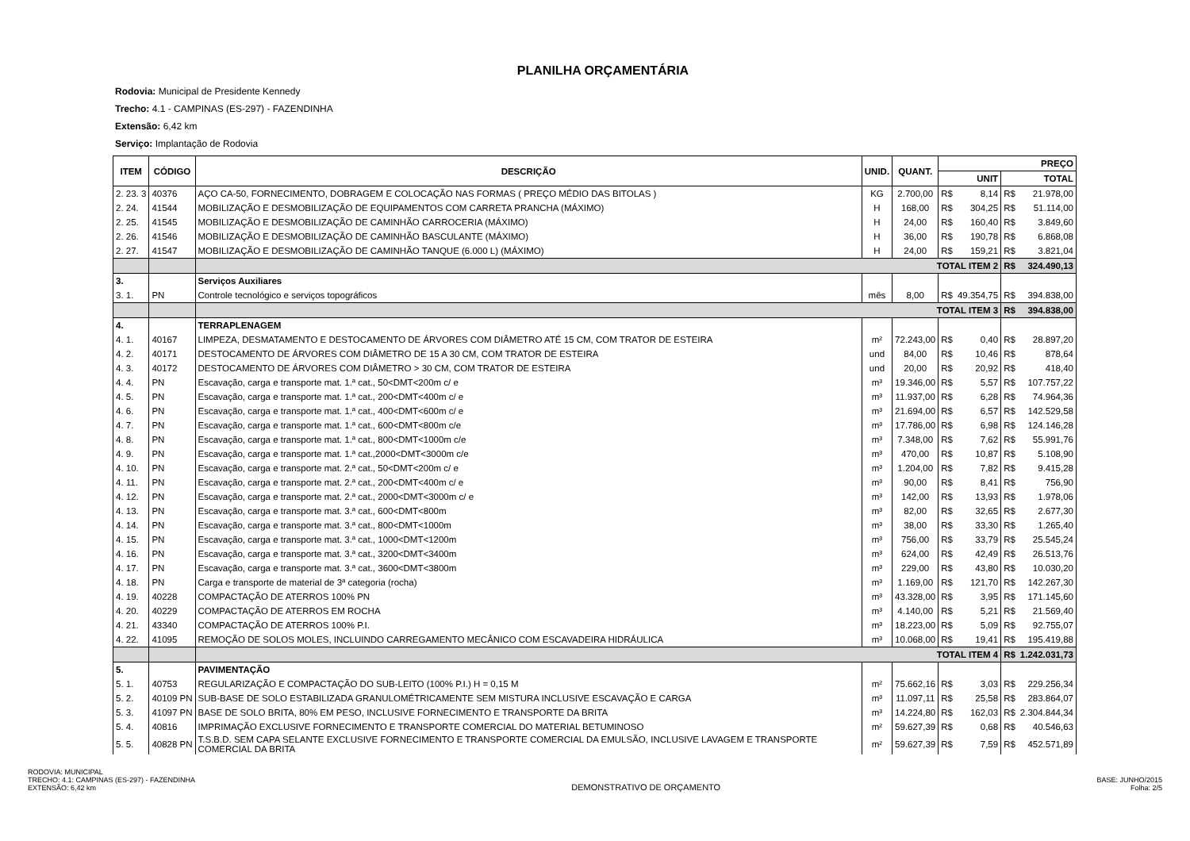PLANILHA ORÇAMENTÁRIA
Rodovia: Municipal de Presidente Kennedy
Trecho: 4.1 - CAMPINAS (ES-297) - FAZENDINHA
Extensão: 6,42 km
Serviço: Implantação de Rodovia
| ITEM | CÓDIGO | DESCRIÇÃO | UNID. | QUANT. | PREÇO | | | |
| --- | --- | --- | --- | --- | --- | --- | --- | --- |
| | | | | | UNIT | | TOTAL | |
| 2. 23. 3 | 40376 | AÇO CA-50, FORNECIMENTO, DOBRAGEM E COLOCAÇÃO NAS FORMAS ( PREÇO MÉDIO DAS BITOLAS ) | KG | 2.700,00 | R$ | 8,14 | R$ | 21.978,00 |
| 2. 24. | 41544 | MOBILIZAÇÃO E DESMOBILIZAÇÃO DE EQUIPAMENTOS COM CARRETA PRANCHA (MÁXIMO) | H | 168,00 | R$ | 304,25 | R$ | 51.114,00 |
| 2. 25. | 41545 | MOBILIZAÇÃO E DESMOBILIZAÇÃO DE CAMINHÃO CARROCERIA (MÁXIMO) | H | 24,00 | R$ | 160,40 | R$ | 3.849,60 |
| 2. 26. | 41546 | MOBILIZAÇÃO E DESMOBILIZAÇÃO DE CAMINHÃO BASCULANTE (MÁXIMO) | H | 36,00 | R$ | 190,78 | R$ | 6.868,08 |
| 2. 27. | 41547 | MOBILIZAÇÃO E DESMOBILIZAÇÃO DE CAMINHÃO TANQUE (6.000 L) (MÁXIMO) | H | 24,00 | R$ | 159,21 | R$ | 3.821,04 |
| | | TOTAL ITEM 2 | | | | | R$ | 324.490,13 |
| 3. | | Serviços Auxiliares | | | | | | |
| 3. 1. | PN | Controle tecnológico e serviços topográficos | mês | 8,00 | R$ | 49.354,75 | R$ | 394.838,00 |
| | | TOTAL ITEM 3 | | | | | R$ | 394.838,00 |
| 4. | | TERRAPLENAGEM | | | | | | |
| 4. 1. | 40167 | LIMPEZA, DESMATAMENTO E DESTOCAMENTO DE ÁRVORES COM DIÂMETRO ATÉ 15 CM, COM TRATOR DE ESTEIRA | m² | 72.243,00 | R$ | 0,40 | R$ | 28.897,20 |
| 4. 2. | 40171 | DESTOCAMENTO DE ÁRVORES COM DIÂMETRO DE 15 A 30 CM, COM TRATOR DE ESTEIRA | und | 84,00 | R$ | 10,46 | R$ | 878,64 |
| 4. 3. | 40172 | DESTOCAMENTO DE ÁRVORES COM DIÂMETRO > 30 CM, COM TRATOR DE ESTEIRA | und | 20,00 | R$ | 20,92 | R$ | 418,40 |
| 4. 4. | PN | Escavação, carga e transporte mat. 1.ª cat., 50<DMT<200m c/ e | m³ | 19.346,00 | R$ | 5,57 | R$ | 107.757,22 |
| 4. 5. | PN | Escavação, carga e transporte mat. 1.ª cat., 200<DMT<400m c/ e | m³ | 11.937,00 | R$ | 6,28 | R$ | 74.964,36 |
| 4. 6. | PN | Escavação, carga e transporte mat. 1.ª cat., 400<DMT<600m c/ e | m³ | 21.694,00 | R$ | 6,57 | R$ | 142.529,58 |
| 4. 7. | PN | Escavação, carga e transporte mat. 1.ª cat., 600<DMT<800m c/e | m³ | 17.786,00 | R$ | 6,98 | R$ | 124.146,28 |
| 4. 8. | PN | Escavação, carga e transporte mat. 1.ª cat., 800<DMT<1000m c/e | m³ | 7.348,00 | R$ | 7,62 | R$ | 55.991,76 |
| 4. 9. | PN | Escavação, carga e transporte mat. 1.ª cat.,2000<DMT<3000m c/e | m³ | 470,00 | R$ | 10,87 | R$ | 5.108,90 |
| 4. 10. | PN | Escavação, carga e transporte mat. 2.ª cat., 50<DMT<200m c/ e | m³ | 1.204,00 | R$ | 7,82 | R$ | 9.415,28 |
| 4. 11. | PN | Escavação, carga e transporte mat. 2.ª cat., 200<DMT<400m c/ e | m³ | 90,00 | R$ | 8,41 | R$ | 756,90 |
| 4. 12. | PN | Escavação, carga e transporte mat. 2.ª cat., 2000<DMT<3000m c/ e | m³ | 142,00 | R$ | 13,93 | R$ | 1.978,06 |
| 4. 13. | PN | Escavação, carga e transporte mat. 3.ª cat., 600<DMT<800m | m³ | 82,00 | R$ | 32,65 | R$ | 2.677,30 |
| 4. 14. | PN | Escavação, carga e transporte mat. 3.ª cat., 800<DMT<1000m | m³ | 38,00 | R$ | 33,30 | R$ | 1.265,40 |
| 4. 15. | PN | Escavação, carga e transporte mat. 3.ª cat., 1000<DMT<1200m | m³ | 756,00 | R$ | 33,79 | R$ | 25.545,24 |
| 4. 16. | PN | Escavação, carga e transporte mat. 3.ª cat., 3200<DMT<3400m | m³ | 624,00 | R$ | 42,49 | R$ | 26.513,76 |
| 4. 17. | PN | Escavação, carga e transporte mat. 3.ª cat., 3600<DMT<3800m | m³ | 229,00 | R$ | 43,80 | R$ | 10.030,20 |
| 4. 18. | PN | Carga e transporte de material de 3ª categoria (rocha) | m³ | 1.169,00 | R$ | 121,70 | R$ | 142.267,30 |
| 4. 19. | 40228 | COMPACTAÇÃO DE ATERROS 100% PN | m³ | 43.328,00 | R$ | 3,95 | R$ | 171.145,60 |
| 4. 20. | 40229 | COMPACTAÇÃO DE ATERROS EM ROCHA | m³ | 4.140,00 | R$ | 5,21 | R$ | 21.569,40 |
| 4. 21. | 43340 | COMPACTAÇÃO DE ATERROS 100% P.I. | m³ | 18.223,00 | R$ | 5,09 | R$ | 92.755,07 |
| 4. 22. | 41095 | REMOÇÃO DE SOLOS MOLES, INCLUINDO CARREGAMENTO MECÂNICO COM ESCAVADEIRA HIDRÁULICA | m³ | 10.068,00 | R$ | 19,41 | R$ | 195.419,88 |
| | | TOTAL ITEM 4 | | | | | R$ | 1.242.031,73 |
| 5. | | PAVIMENTAÇÃO | | | | | | |
| 5. 1. | 40753 | REGULARIZAÇÃO E COMPACTAÇÃO DO SUB-LEITO (100% P.I.) H = 0,15 M | m² | 75.662,16 | R$ | 3,03 | R$ | 229.256,34 |
| 5. 2. | 40109 PN | SUB-BASE DE SOLO ESTABILIZADA GRANULOMÉTRICAMENTE SEM MISTURA INCLUSIVE ESCAVAÇÃO E CARGA | m³ | 11.097,11 | R$ | 25,58 | R$ | 283.864,07 |
| 5. 3. | 41097 PN | BASE DE SOLO BRITA, 80% EM PESO, INCLUSIVE FORNECIMENTO E TRANSPORTE DA BRITA | m³ | 14.224,80 | R$ | 162,03 | R$ | 2.304.844,34 |
| 5. 4. | 40816 | IMPRIMAÇÃO EXCLUSIVE FORNECIMENTO E TRANSPORTE COMERCIAL DO MATERIAL BETUMINOSO | m² | 59.627,39 | R$ | 0,68 | R$ | 40.546,63 |
| 5. 5. | 40828 PN | T.S.B.D. SEM CAPA SELANTE EXCLUSIVE FORNECIMENTO E TRANSPORTE COMERCIAL DA EMULSÃO, INCLUSIVE LAVAGEM E TRANSPORTE COMERCIAL DA BRITA | m² | 59.627,39 | R$ | 7,59 | R$ | 452.571,89 |
RODOVIA: MUNICIPAL
TRECHO: 4.1: CAMPINAS (ES-297) - FAZENDINHA
EXTENSÃO: 6,42 km
DEMONSTRATIVO DE ORÇAMENTO
BASE: JUNHO/2015
Folha: 2/5